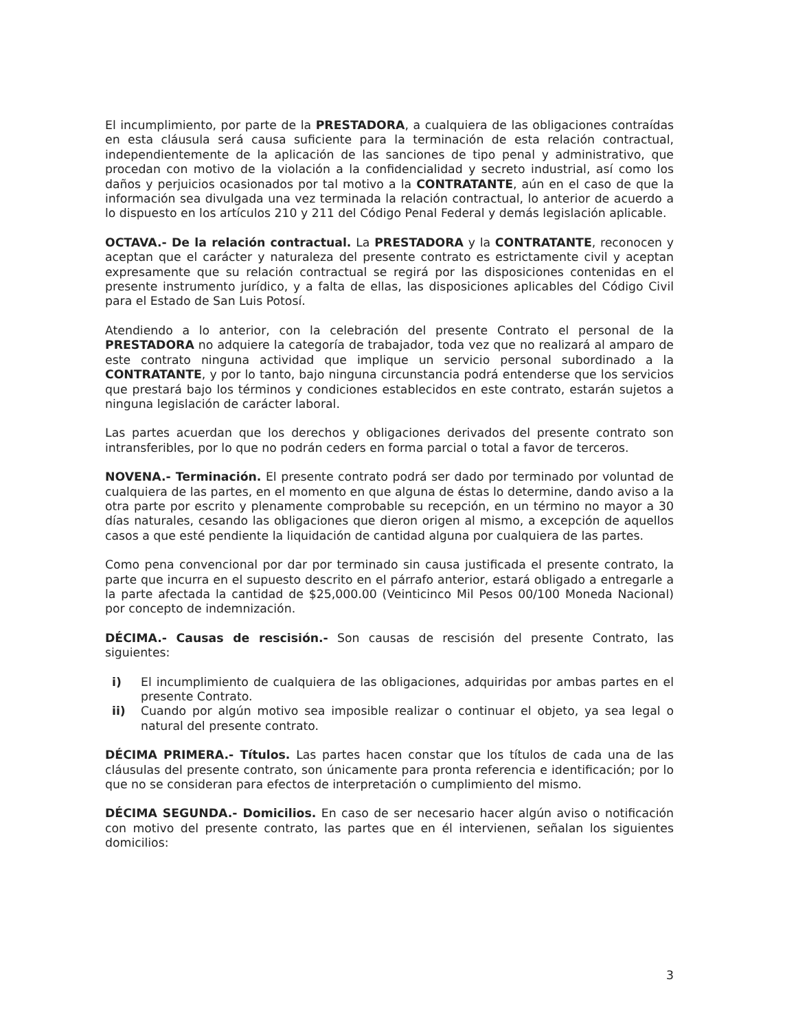El incumplimiento, por parte de la PRESTADORA, a cualquiera de las obligaciones contraídas en esta cláusula será causa suficiente para la terminación de esta relación contractual, independientemente de la aplicación de las sanciones de tipo penal y administrativo, que procedan con motivo de la violación a la confidencialidad y secreto industrial, así como los daños y perjuicios ocasionados por tal motivo a la CONTRATANTE, aún en el caso de que la información sea divulgada una vez terminada la relación contractual, lo anterior de acuerdo a lo dispuesto en los artículos 210 y 211 del Código Penal Federal y demás legislación aplicable.
OCTAVA.- De la relación contractual. La PRESTADORA y la CONTRATANTE, reconocen y aceptan que el carácter y naturaleza del presente contrato es estrictamente civil y aceptan expresamente que su relación contractual se regirá por las disposiciones contenidas en el presente instrumento jurídico, y a falta de ellas, las disposiciones aplicables del Código Civil para el Estado de San Luis Potosí.
Atendiendo a lo anterior, con la celebración del presente Contrato el personal de la PRESTADORA no adquiere la categoría de trabajador, toda vez que no realizará al amparo de este contrato ninguna actividad que implique un servicio personal subordinado a la CONTRATANTE, y por lo tanto, bajo ninguna circunstancia podrá entenderse que los servicios que prestará bajo los términos y condiciones establecidos en este contrato, estarán sujetos a ninguna legislación de carácter laboral.
Las partes acuerdan que los derechos y obligaciones derivados del presente contrato son intransferibles, por lo que no podrán ceders en forma parcial o total a favor de terceros.
NOVENA.- Terminación. El presente contrato podrá ser dado por terminado por voluntad de cualquiera de las partes, en el momento en que alguna de éstas lo determine, dando aviso a la otra parte por escrito y plenamente comprobable su recepción, en un término no mayor a 30 días naturales, cesando las obligaciones que dieron origen al mismo, a excepción de aquellos casos a que esté pendiente la liquidación de cantidad alguna por cualquiera de las partes.
Como pena convencional por dar por terminado sin causa justificada el presente contrato, la parte que incurra en el supuesto descrito en el párrafo anterior, estará obligado a entregarle a la parte afectada la cantidad de $25,000.00 (Veinticinco Mil Pesos 00/100 Moneda Nacional) por concepto de indemnización.
DÉCIMA.- Causas de rescisión.- Son causas de rescisión del presente Contrato, las siguientes:
i) El incumplimiento de cualquiera de las obligaciones, adquiridas por ambas partes en el presente Contrato.
ii) Cuando por algún motivo sea imposible realizar o continuar el objeto, ya sea legal o natural del presente contrato.
DÉCIMA PRIMERA.- Títulos. Las partes hacen constar que los títulos de cada una de las cláusulas del presente contrato, son únicamente para pronta referencia e identificación; por lo que no se consideran para efectos de interpretación o cumplimiento del mismo.
DÉCIMA SEGUNDA.- Domicilios. En caso de ser necesario hacer algún aviso o notificación con motivo del presente contrato, las partes que en él intervienen, señalan los siguientes domicilios:
3